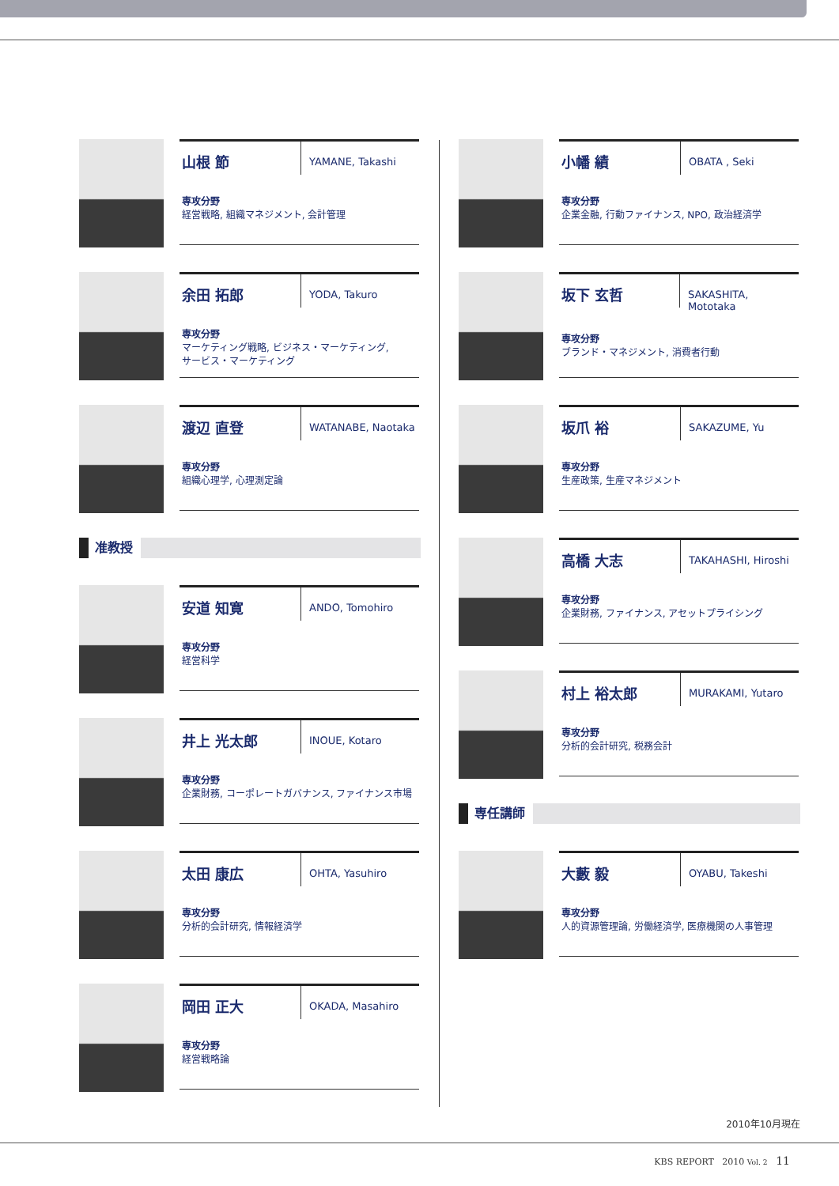山根 節
YAMANE, Takashi
専攻分野
経営戦略, 組織マネジメント, 会計管理
余田 拓郎
YODA, Takuro
専攻分野
マーケティング戦略, ビジネス・マーケティング,
サービス・マーケティング
渡辺 直登
WATANABE, Naotaka
専攻分野
組織心理学, 心理測定論
准教授
安道 知寛
ANDO, Tomohiro
専攻分野
経営科学
井上 光太郎
INOUE, Kotaro
専攻分野
企業財務, コーポレートガバナンス, ファイナンス市場
太田 康広
OHTA, Yasuhiro
専攻分野
分析的会計研究, 情報経済学
岡田 正大
OKADA, Masahiro
専攻分野
経営戦略論
小幡 績
OBATA , Seki
専攻分野
企業金融, 行動ファイナンス, NPO, 政治経済学
坂下 玄哲
SAKASHITA, Mototaka
専攻分野
ブランド・マネジメント, 消費者行動
坂爪 裕
SAKAZUME, Yu
専攻分野
生産政策, 生産マネジメント
高橋 大志
TAKAHASHI, Hiroshi
専攻分野
企業財務, ファイナンス, アセットプライシング
村上 裕太郎
MURAKAMI, Yutaro
専攻分野
分析的会計研究, 税務会計
専任講師
大藪 毅
OYABU, Takeshi
専攻分野
人的資源管理論, 労働経済学, 医療機関の人事管理
2010年10月現在
KBS REPORT 2010 Vol. 2 11